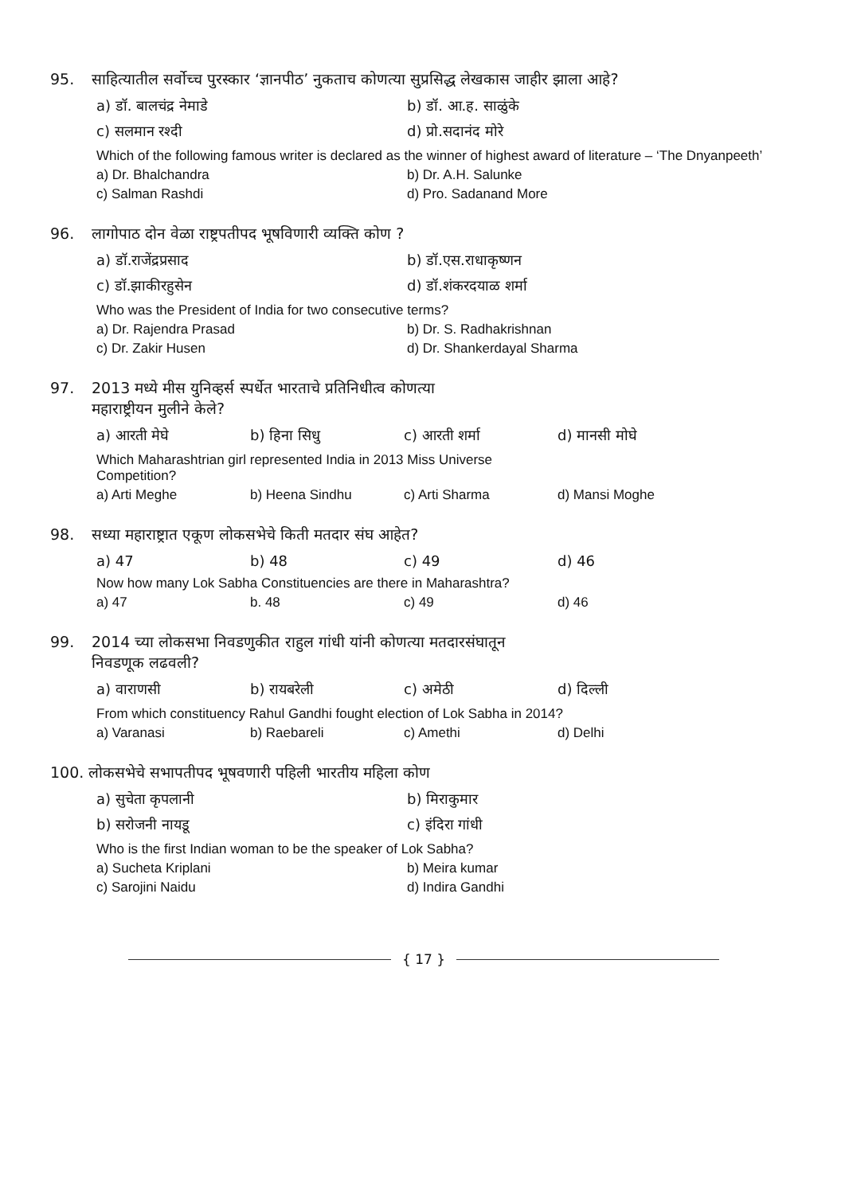95. साहित्यातील सर्वोच्च पुरस्कार ‘ज्ञानपीठ’ नुकताच कोणत्या सुप्रसिद्ध लेखकास जाहीर झाला आहे?
a) डॉ. बालचंद्र नेमाडे b) डॉ. आ.ह. साळुंके
c) सलमान रश्दी d) प्रो.सदानंद मोरे
Which of the following famous writer is declared as the winner of highest award of literature – ‘The Dnyanpeeth’
a) Dr. Bhalchandra b) Dr. A.H. Salunke
c) Salman Rashdi d) Pro. Sadanand More
96. लागोपाठ दोन वेळा राष्ट्रपतीपद भूषविणारी व्यक्ति कोण ?
a) डॉ.राजेंद्रप्रसाद b) डॉ.एस.राधाकृष्णन
c) डॉ.झाकीरहुसेन d) डॉ.शंकरदयाळ शर्मा
Who was the President of India for two consecutive terms?
a) Dr. Rajendra Prasad b) Dr. S. Radhakrishnan
c) Dr. Zakir Husen d) Dr. Shankerdayal Sharma
97. 2013 मध्ये मीस युनिव्हर्स स्पर्धेत भारताचे प्रतिनिधीत्व कोणत्या
महाराष्ट्रीयन मुलीने केले?
a) आरती मेघे b) हिना सिधु c) आरती शर्मा d) मानसी मोघे
Which Maharashtrian girl represented India in 2013 Miss Universe
Competition?
a) Arti Meghe b) Heena Sindhu c) Arti Sharma d) Mansi Moghe
98. सध्या महाराष्ट्रात एकूण लोकसभेचे किती मतदार संघ आहेत?
a) 47 b) 48 c) 49 d) 46
Now how many Lok Sabha Constituencies are there in Maharashtra?
a) 47 b. 48 c) 49 d) 46
99. 2014 च्या लोकसभा निवडणुकीत राहुल गांधी यांनी कोणत्या मतदारसंघातून
निवडणूक लढवली?
a) वाराणसी b) रायबरेली c) अमेठी d) दिल्ली
From which constituency Rahul Gandhi fought election of Lok Sabha in 2014?
a) Varanasi b) Raebareli c) Amethi d) Delhi
100. लोकसभेचे सभापतीपद भूषवणारी पहिली भारतीय महिला कोण
a) सुचेता कृपलानी b) मिराकुमार
b) सरोजनी नायडू c) इंदिरा गांधी
Who is the first Indian woman to be the speaker of Lok Sabha?
a) Sucheta Kriplani b) Meira kumar
c) Sarojini Naidu d) Indira Gandhi
{ 17 }